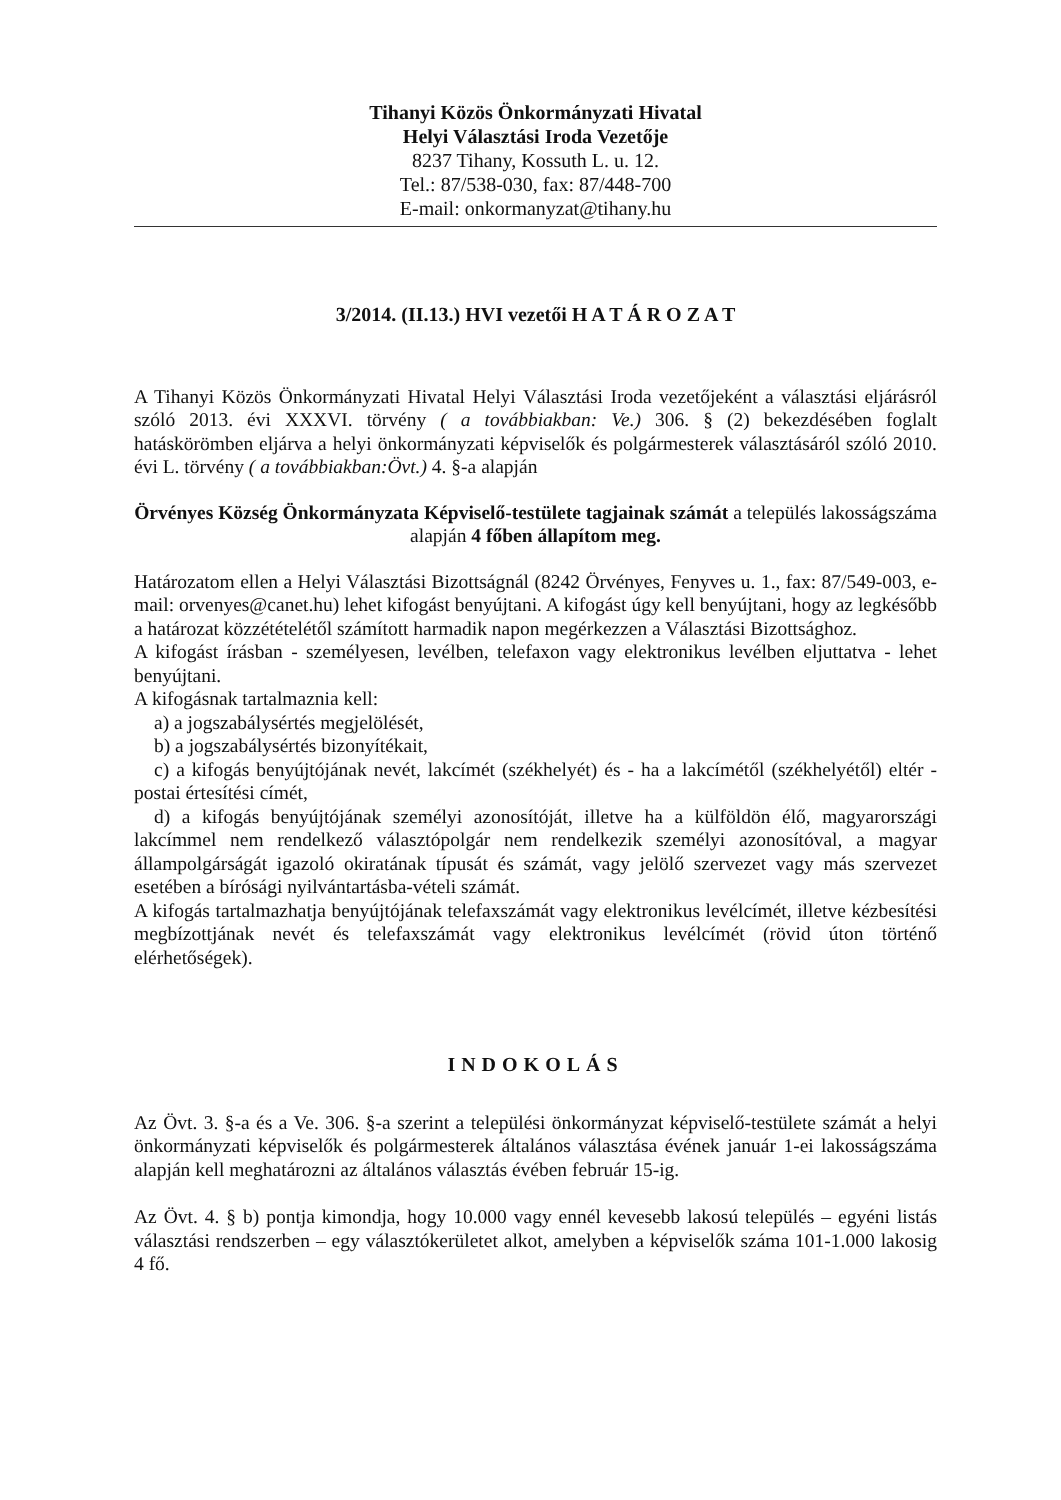Tihanyi Közös Önkormányzati Hivatal
Helyi Választási Iroda Vezetője
8237 Tihany, Kossuth L. u. 12.
Tel.: 87/538-030, fax: 87/448-700
E-mail: onkormanyzat@tihany.hu
3/2014. (II.13.) HVI vezetői H A T Á R O Z A T
A Tihanyi Közös Önkormányzati Hivatal Helyi Választási Iroda vezetőjeként a választási eljárásról szóló 2013. évi XXXVI. törvény ( a továbbiakban: Ve.) 306. § (2) bekezdésében foglalt hatáskörömben eljárva a helyi önkormányzati képviselők és polgármesterek választásáról szóló 2010. évi L. törvény ( a továbbiakban:Övt.) 4. §-a alapján
Örvényes Község Önkormányzata Képviselő-testülete tagjainak számát a település lakosságszáma alapján 4 főben állapítom meg.
Határozatom ellen a Helyi Választási Bizottságnál (8242 Örvényes, Fenyves u. 1., fax: 87/549-003, e-mail: orvenyes@canet.hu) lehet kifogást benyújtani. A kifogást úgy kell benyújtani, hogy az legkésőbb a határozat közzétételétől számított harmadik napon megérkezzen a Választási Bizottsághoz.
A kifogást írásban - személyesen, levélben, telefaxon vagy elektronikus levélben eljuttatva - lehet benyújtani.
A kifogásnak tartalmaznia kell:
a) a jogszabálysértés megjelölését,
b) a jogszabálysértés bizonyítékait,
c) a kifogás benyújtójának nevét, lakcímét (székhelyét) és - ha a lakcímétől (székhelyétől) eltér - postai értesítési címét,
d) a kifogás benyújtójának személyi azonosítóját, illetve ha a külföldön élő, magyarországi lakcímmel nem rendelkező választópolgár nem rendelkezik személyi azonosítóval, a magyar állampolgárságát igazoló okiratának típusát és számát, vagy jelölő szervezet vagy más szervezet esetében a bírósági nyilvántartásba-vételi számát.
A kifogás tartalmazhatja benyújtójának telefaxszámát vagy elektronikus levélcímét, illetve kézbesítési megbízottjának nevét és telefaxszámát vagy elektronikus levélcímét (rövid úton történő elérhetőségek).
INDOKOLÁS
Az Övt. 3. §-a és a Ve. 306. §-a szerint a települési önkormányzat képviselő-testülete számát a helyi önkormányzati képviselők és polgármesterek általános választása évének január 1-ei lakosságszáma alapján kell meghatározni az általános választás évében február 15-ig.
Az Övt. 4. § b) pontja kimondja, hogy 10.000 vagy ennél kevesebb lakosú település – egyéni listás választási rendszerben – egy választókerületet alkot, amelyben a képviselők száma 101-1.000 lakosig 4 fő.